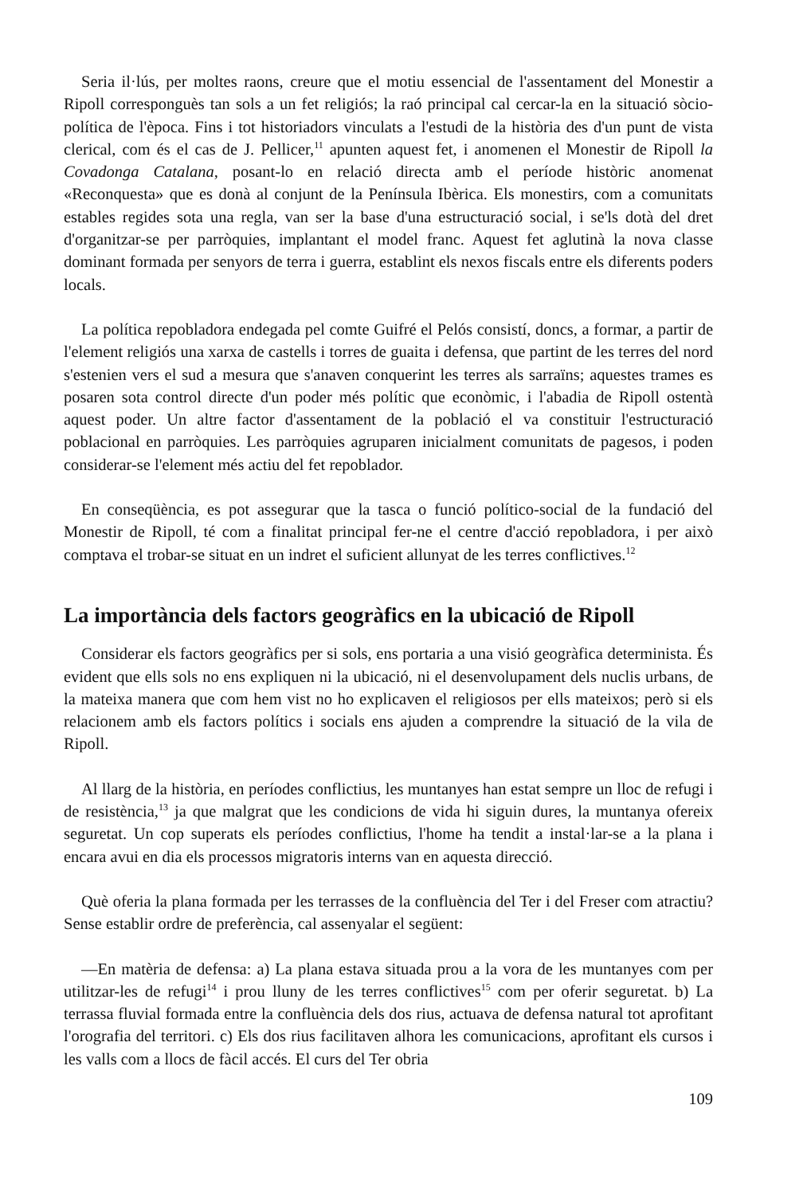Seria il·lús, per moltes raons, creure que el motiu essencial de l'assentament del Monestir a Ripoll corresponguès tan sols a un fet religiós; la raó principal cal cercar-la en la situació sòcio-política de l'època. Fins i tot historiadors vinculats a l'estudi de la història des d'un punt de vista clerical, com és el cas de J. Pellicer,<sup>11</sup> apunten aquest fet, i anomenen el Monestir de Ripoll la Covadonga Catalana, posant-lo en relació directa amb el període històric anomenat «Reconquesta» que es donà al conjunt de la Península Ibèrica. Els monestirs, com a comunitats estables regides sota una regla, van ser la base d'una estructuració social, i se'ls dotà del dret d'organitzar-se per parròquies, implantant el model franc. Aquest fet aglutinà la nova classe dominant formada per senyors de terra i guerra, establint els nexos fiscals entre els diferents poders locals.
La política repobladora endegada pel comte Guifré el Pelós consistí, doncs, a formar, a partir de l'element religiós una xarxa de castells i torres de guaita i defensa, que partint de les terres del nord s'estenien vers el sud a mesura que s'anaven conquerint les terres als sarraïns; aquestes trames es posaren sota control directe d'un poder més polític que econòmic, i l'abadia de Ripoll ostentà aquest poder. Un altre factor d'assentament de la població el va constituir l'estructuració poblacional en parròquies. Les parròquies agruparen inicialment comunitats de pagesos, i poden considerar-se l'element més actiu del fet repoblador.
En conseqüència, es pot assegurar que la tasca o funció político-social de la fundació del Monestir de Ripoll, té com a finalitat principal fer-ne el centre d'acció repobladora, i per això comptava el trobar-se situat en un indret el suficient allunyat de les terres conflictives.<sup>12</sup>
La importància dels factors geogràfics en la ubicació de Ripoll
Considerar els factors geogràfics per si sols, ens portaria a una visió geogràfica determinista. És evident que ells sols no ens expliquen ni la ubicació, ni el desenvolupament dels nuclis urbans, de la mateixa manera que com hem vist no ho explicaven el religiosos per ells mateixos; però si els relacionem amb els factors polítics i socials ens ajuden a comprendre la situació de la vila de Ripoll.
Al llarg de la història, en períodes conflictius, les muntanyes han estat sempre un lloc de refugi i de resistència,<sup>13</sup> ja que malgrat que les condicions de vida hi siguin dures, la muntanya ofereix seguretat. Un cop superats els períodes conflictius, l'home ha tendit a instal·lar-se a la plana i encara avui en dia els processos migratoris interns van en aquesta direcció.
Què oferia la plana formada per les terrasses de la confluència del Ter i del Freser com atractiu? Sense establir ordre de preferència, cal assenyalar el següent:
—En matèria de defensa: a) La plana estava situada prou a la vora de les muntanyes com per utilitzar-les de refugi<sup>14</sup> i prou lluny de les terres conflictives<sup>15</sup> com per oferir seguretat. b) La terrassa fluvial formada entre la confluència dels dos rius, actuava de defensa natural tot aprofitant l'orografia del territori. c) Els dos rius facilitaven alhora les comunicacions, aprofitant els cursos i les valls com a llocs de fàcil accés. El curs del Ter obria
109